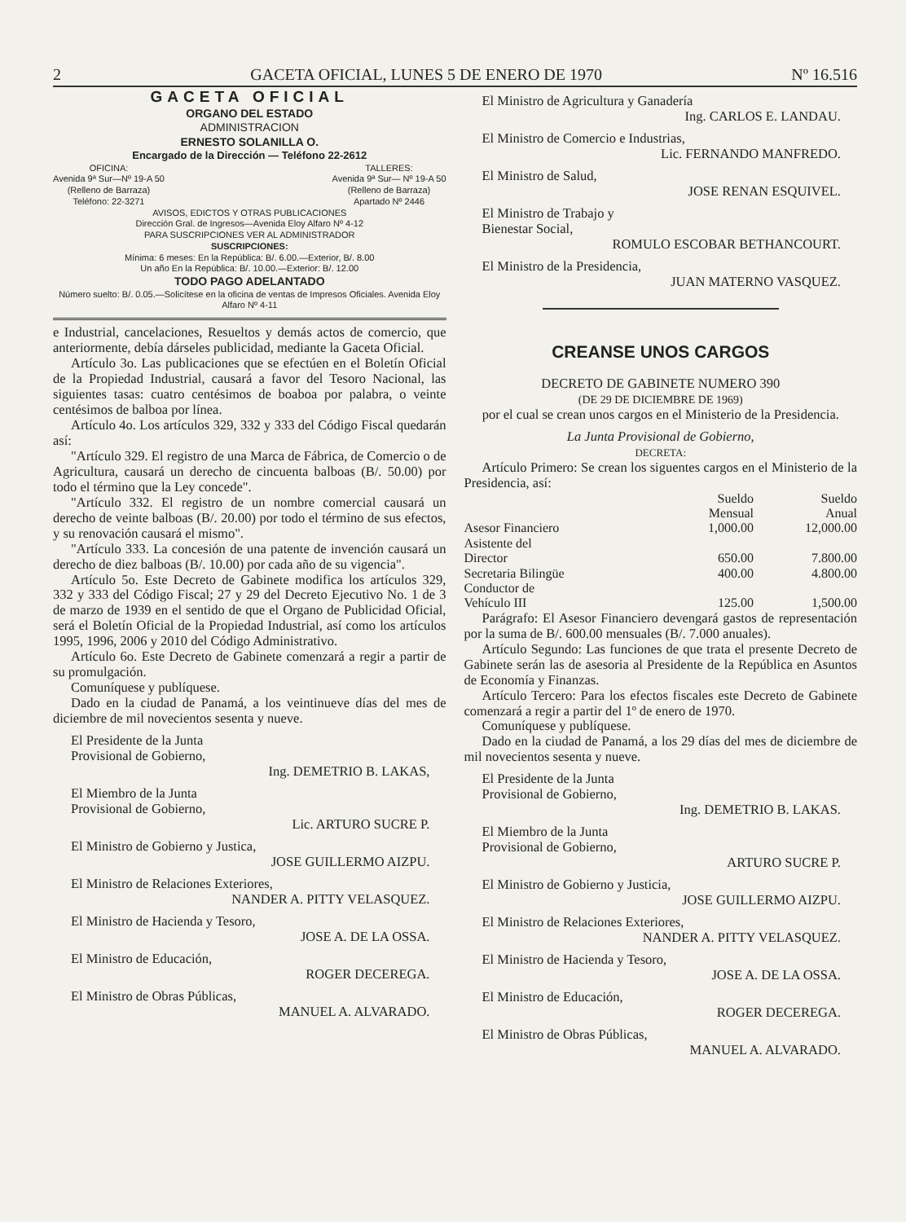2 GACETA OFICIAL, LUNES 5 DE ENERO DE 1970 Nº 16.516
GACETA OFICIAL
ORGANO DEL ESTADO
ADMINISTRACION
ERNESTO SOLANILLA O.
Encargado de la Dirección — Teléfono 22-2612
OFICINA:
Avenida 9ª Sur—Nº 19-A 50
(Relleno de Barraza)
Teléfono: 22-3271
TALLERES:
Avenida 9ª Sur— Nº 19-A 50
(Relleno de Barraza)
Apartado Nº 2446
AVISOS, EDICTOS Y OTRAS PUBLICACIONES
Dirección Gral. de Ingresos—Avenida Eloy Alfaro Nº 4-12
PARA SUSCRIPCIONES VER AL ADMINISTRADOR
SUSCRIPCIONES:
Mínima: 6 meses: En la República: B/. 6.00.—Exterior, B/. 8.00
Un año En la República: B/. 10.00.—Exterior: B/. 12.00
TODO PAGO ADELANTADO
Número suelto: B/. 0.05.—Solicítese en la oficina de ventas de Impresos Oficiales. Avenida Eloy Alfaro Nº 4-11
e Industrial, cancelaciones, Resueltos y demás actos de comercio, que anteriormente, debía dárseles publicidad, mediante la Gaceta Oficial.
Artículo 3o. Las publicaciones que se efectúen en el Boletín Oficial de la Propiedad Industrial, causará a favor del Tesoro Nacional, las siguientes tasas: cuatro centésimos de boaboa por palabra, o veinte centésimos de balboa por línea.
Artículo 4o. Los artículos 329, 332 y 333 del Código Fiscal quedarán así:
"Artículo 329. El registro de una Marca de Fábrica, de Comercio o de Agricultura, causará un derecho de cincuenta balboas (B/. 50.00) por todo el término que la Ley concede".
"Artículo 332. El registro de un nombre comercial causará un derecho de veinte balboas (B/. 20.00) por todo el término de sus efectos, y su renovación causará el mismo".
"Artículo 333. La concesión de una patente de invención causará un derecho de diez balboas (B/. 10.00) por cada año de su vigencia".
Artículo 5o. Este Decreto de Gabinete modifica los artículos 329, 332 y 333 del Código Fiscal; 27 y 29 del Decreto Ejecutivo No. 1 de 3 de marzo de 1939 en el sentido de que el Organo de Publicidad Oficial, será el Boletín Oficial de la Propiedad Industrial, así como los artículos 1995, 1996, 2006 y 2010 del Código Administrativo.
Artículo 6o. Este Decreto de Gabinete comenzará a regir a partir de su promulgación.
Comuníquese y publíquese.
Dado en la ciudad de Panamá, a los veintinueve días del mes de diciembre de mil novecientos sesenta y nueve.
El Presidente de la Junta
Provisional de Gobierno,
Ing. DEMETRIO B. LAKAS,
El Miembro de la Junta
Provisional de Gobierno,
Lic. ARTURO SUCRE P.
El Ministro de Gobierno y Justica,
JOSE GUILLERMO AIZPU.
El Ministro de Relaciones Exteriores,
NANDER A. PITTY VELASQUEZ.
El Ministro de Hacienda y Tesoro,
JOSE A. DE LA OSSA.
El Ministro de Educación,
ROGER DECEREGA.
El Ministro de Obras Públicas,
MANUEL A. ALVARADO.
El Ministro de Agricultura y Ganadería
Ing. CARLOS E. LANDAU.
El Ministro de Comercio e Industrias,
Lic. FERNANDO MANFREDO.
El Ministro de Salud,
JOSE RENAN ESQUIVEL.
El Ministro de Trabajo y
Bienestar Social,
ROMULO ESCOBAR BETHANCOURT.
El Ministro de la Presidencia,
JUAN MATERNO VASQUEZ.
CREANSE UNOS CARGOS
DECRETO DE GABINETE NUMERO 390
(DE 29 DE DICIEMBRE DE 1969)
por el cual se crean unos cargos en el Ministerio de la Presidencia.
La Junta Provisional de Gobierno,
DECRETA:
Artículo Primero: Se crean los siguentes cargos en el Ministerio de la Presidencia, así:
| | Sueldo Mensual | Sueldo Anual |
| --- | --- | --- |
| Asesor Financiero | 1,000.00 | 12,000.00 |
| Asistente del Director | 650.00 | 7.800.00 |
| Secretaria Bilingüe | 400.00 | 4.800.00 |
| Conductor de Vehículo III | 125.00 | 1,500.00 |
Parágrafo: El Asesor Financiero devengará gastos de representación por la suma de B/. 600.00 mensuales (B/. 7.000 anuales).
Artículo Segundo: Las funciones de que trata el presente Decreto de Gabinete serán las de asesoria al Presidente de la República en Asuntos de Economía y Finanzas.
Artículo Tercero: Para los efectos fiscales este Decreto de Gabinete comenzará a regir a partir del 1º de enero de 1970.
Comuníquese y publíquese.
Dado en la ciudad de Panamá, a los 29 días del mes de diciembre de mil novecientos sesenta y nueve.
El Presidente de la Junta
Provisional de Gobierno,
Ing. DEMETRIO B. LAKAS.
El Miembro de la Junta
Provisional de Gobierno,
ARTURO SUCRE P.
El Ministro de Gobierno y Justicia,
JOSE GUILLERMO AIZPU.
El Ministro de Relaciones Exteriores,
NANDER A. PITTY VELASQUEZ.
El Ministro de Hacienda y Tesoro,
JOSE A. DE LA OSSA.
El Ministro de Educación,
ROGER DECEREGA.
El Ministro de Obras Públicas,
MANUEL A. ALVARADO.